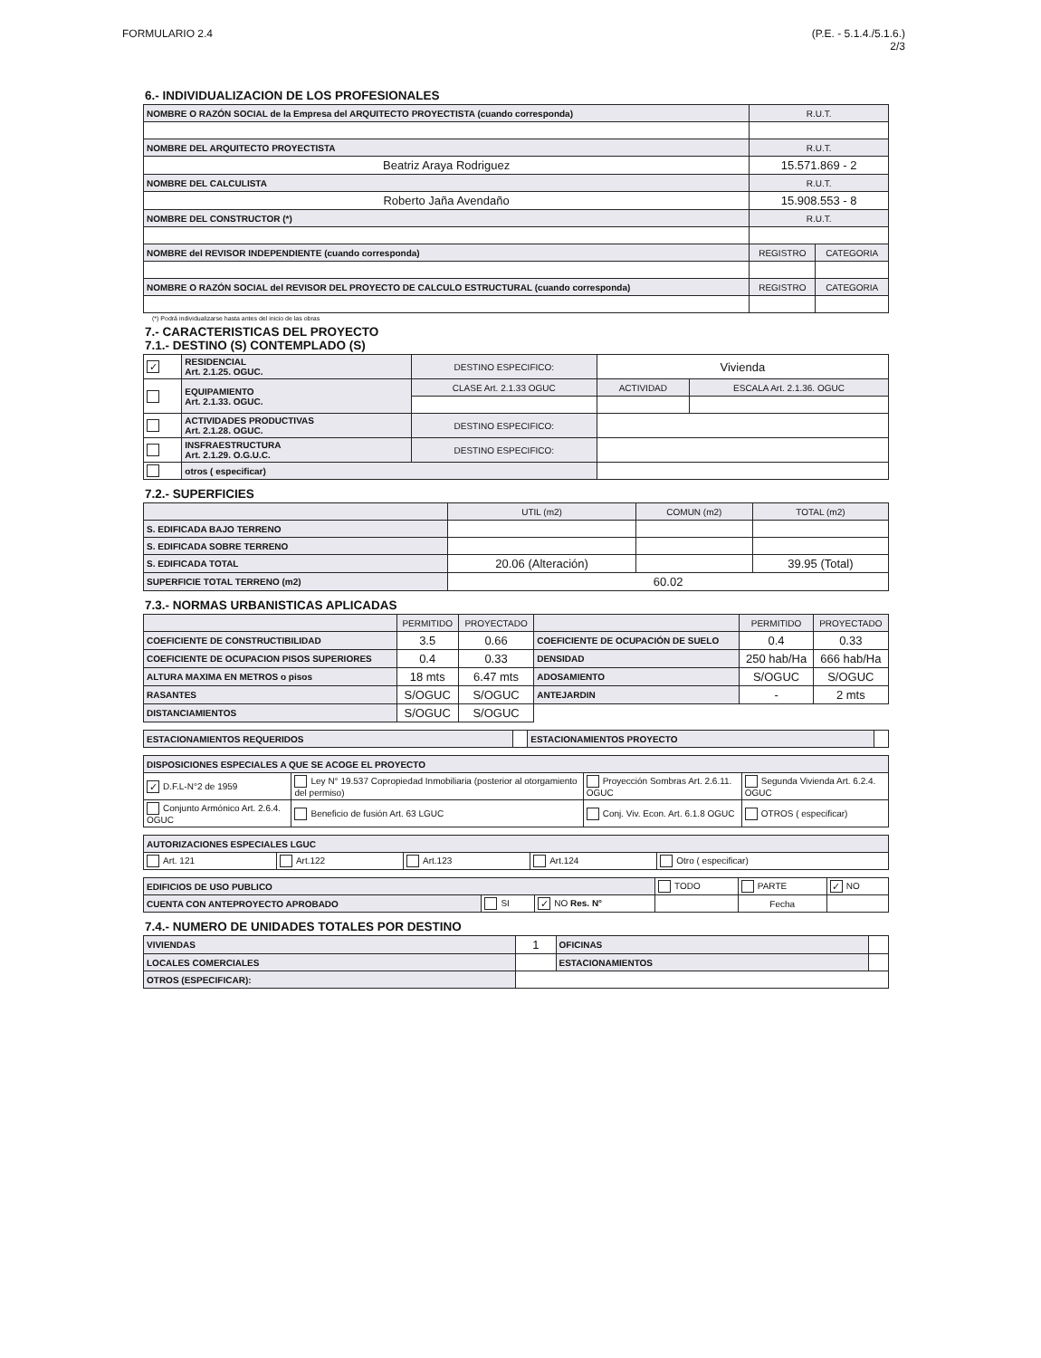FORMULARIO 2.4 (P.E. - 5.1.4./5.1.6.)
2/3
6.- INDIVIDUALIZACION DE LOS PROFESIONALES
| NOMBRE O RAZÓN SOCIAL de la Empresa del ARQUITECTO PROYECTISTA (cuando corresponda) | R.U.T. | |
| NOMBRE DEL ARQUITECTO PROYECTISTA | R.U.T. | |
| Beatriz Araya Rodriguez | 15.571.869 - 2 | |
| NOMBRE DEL CALCULISTA | R.U.T. | |
| Roberto Jaña Avendaño | 15.908.553 - 8 | |
| NOMBRE DEL CONSTRUCTOR (*) | R.U.T. | |
| NOMBRE del REVISOR INDEPENDIENTE (cuando corresponda) | REGISTRO | CATEGORIA |
| NOMBRE O RAZÓN SOCIAL del REVISOR DEL PROYECTO DE CALCULO ESTRUCTURAL (cuando corresponda) | REGISTRO | CATEGORIA |
(*) Podrá individualizarse hasta antes del inicio de las obras
7.- CARACTERISTICAS DEL PROYECTO
7.1.- DESTINO (S) CONTEMPLADO (S)
| ✓ | RESIDENCIAL Art. 2.1.25. OGUC. | DESTINO ESPECIFICO: | Vivienda | |
| | EQUIPAMIENTO Art. 2.1.33. OGUC. | CLASE Art. 2.1.33 OGUC | ACTIVIDAD | ESCALA Art. 2.1.36. OGUC |
| | ACTIVIDADES PRODUCTIVAS Art. 2.1.28. OGUC. | DESTINO ESPECIFICO: | | |
| | INSFRAESTRUCTURA Art. 2.1.29. O.G.U.C. | DESTINO ESPECIFICO: | | |
| | otros ( especificar) | | | |
7.2.- SUPERFICIES
| | UTIL (m2) | COMUN (m2) | TOTAL (m2) |
| --- | --- | --- | --- |
| S. EDIFICADA BAJO TERRENO | | | |
| S. EDIFICADA SOBRE TERRENO | | | |
| S. EDIFICADA TOTAL | 20.06 (Alteración) | | 39.95 (Total) |
| SUPERFICIE TOTAL TERRENO (m2) | 60.02 | | |
7.3.- NORMAS URBANISTICAS APLICADAS
| | PERMITIDO | PROYECTADO | | PERMITIDO | PROYECTADO |
| --- | --- | --- | --- | --- | --- |
| COEFICIENTE DE CONSTRUCTIBILIDAD | 3.5 | 0.66 | COEFICIENTE DE OCUPACIÓN DE SUELO | 0.4 | 0.33 |
| COEFICIENTE DE OCUPACION PISOS SUPERIORES | 0.4 | 0.33 | DENSIDAD | 250 hab/Ha | 666 hab/Ha |
| ALTURA MAXIMA EN METROS o pisos | 18 mts | 6.47 mts | ADOSAMIENTO | S/OGUC | S/OGUC |
| RASANTES | S/OGUC | S/OGUC | ANTEJARDIN | - | 2 mts |
| DISTANCIAMIENTOS | S/OGUC | S/OGUC | | | |
| ESTACIONAMIENTOS REQUERIDOS | | ESTACIONAMIENTOS PROYECTO | |
| DISPOSICIONES ESPECIALES A QUE SE ACOGE EL PROYECTO | | | |
| ✓ D.F.L-N°2 de 1959 | Ley N° 19.537 Copropiedad Inmobiliaria (posterior al otorgamiento del permiso) | Proyección Sombras Art. 2.6.11. OGUC | Segunda Vivienda Art. 6.2.4. OGUC |
| Conjunto Armónico Art. 2.6.4. OGUC | Beneficio de fusión Art. 63 LGUC | Conj. Viv. Econ. Art. 6.1.8 OGUC | OTROS ( especificar) |
| AUTORIZACIONES ESPECIALES LGUC | | | | |
| Art. 121 | Art.122 | Art.123 | Art.124 | Otro ( especificar) |
| EDIFICIOS DE USO PUBLICO | | | TODO | PARTE | ✓ NO |
| CUENTA CON ANTEPROYECTO APROBADO | SI | ✓ NO Res. N° | | Fecha | |
7.4.- NUMERO DE UNIDADES TOTALES POR DESTINO
| VIVIENDAS | 1 | OFICINAS | |
| LOCALES COMERCIALES | | ESTACIONAMIENTOS | |
| OTROS (ESPECIFICAR): | | | |